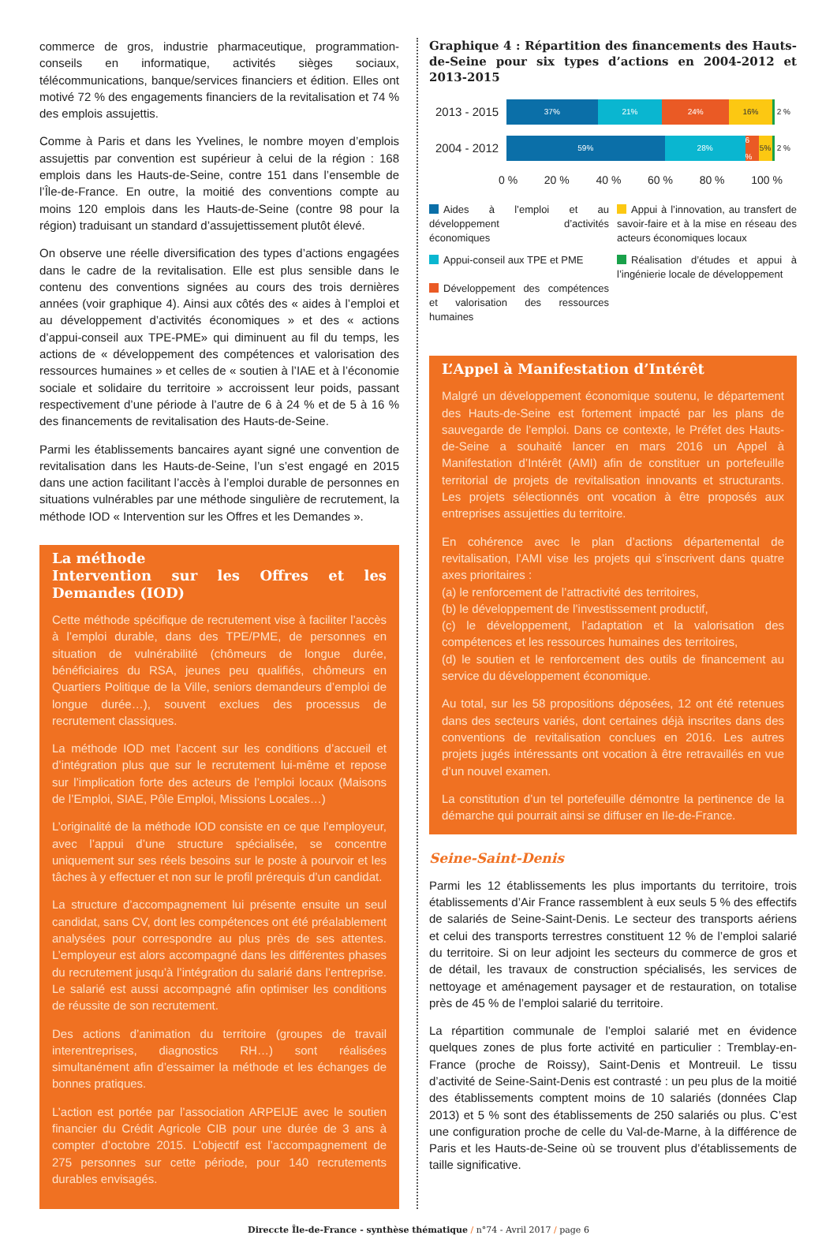commerce de gros, industrie pharmaceutique, programmation-conseils en informatique, activités sièges sociaux, télécommunications, banque/services financiers et édition. Elles ont motivé 72 % des engagements financiers de la revitalisation et 74 % des emplois assujettis.
Comme à Paris et dans les Yvelines, le nombre moyen d’emplois assujettis par convention est supérieur à celui de la région : 168 emplois dans les Hauts-de-Seine, contre 151 dans l’ensemble de l’Île-de-France. En outre, la moitié des conventions compte au moins 120 emplois dans les Hauts-de-Seine (contre 98 pour la région) traduisant un standard d’assujettissement plutôt élevé.
On observe une réelle diversification des types d’actions engagées dans le cadre de la revitalisation. Elle est plus sensible dans le contenu des conventions signées au cours des trois dernières années (voir graphique 4). Ainsi aux côtés des « aides à l’emploi et au développement d’activités économiques » et des « actions d’appui-conseil aux TPE-PME» qui diminuent au fil du temps, les actions de « développement des compétences et valorisation des ressources humaines » et celles de « soutien à l’IAE et à l’économie sociale et solidaire du territoire » accroissent leur poids, passant respectivement d’une période à l’autre de 6 à 24 % et de 5 à 16 % des financements de revitalisation des Hauts-de-Seine.
Parmi les établissements bancaires ayant signé une convention de revitalisation dans les Hauts-de-Seine, l’un s’est engagé en 2015 dans une action facilitant l’accès à l’emploi durable de personnes en situations vulnérables par une méthode singulière de recrutement, la méthode IOD « Intervention sur les Offres et les Demandes ».
La méthode
Intervention sur les Offres et les Demandes (IOD)
Cette méthode spécifique de recrutement vise à faciliter l’accès à l’emploi durable, dans des TPE/PME, de personnes en situation de vulnérabilité (chômeurs de longue durée, bénéficiaires du RSA, jeunes peu qualifiés, chômeurs en Quartiers Politique de la Ville, seniors demandeurs d’emploi de longue durée…), souvent exclues des processus de recrutement classiques.
La méthode IOD met l’accent sur les conditions d’accueil et d’intégration plus que sur le recrutement lui-même et repose sur l’implication forte des acteurs de l’emploi locaux (Maisons de l’Emploi, SIAE, Pôle Emploi, Missions Locales…)
L’originalité de la méthode IOD consiste en ce que l’employeur, avec l’appui d’une structure spécialisée, se concentre uniquement sur ses réels besoins sur le poste à pourvoir et les tâches à y effectuer et non sur le profil prérequis d’un candidat.
La structure d’accompagnement lui présente ensuite un seul candidat, sans CV, dont les compétences ont été préalablement analysées pour correspondre au plus près de ses attentes. L’employeur est alors accompagné dans les différentes phases du recrutement jusqu’à l’intégration du salarié dans l’entreprise. Le salarié est aussi accompagné afin optimiser les conditions de réussite de son recrutement.
Des actions d’animation du territoire (groupes de travail interentreprises, diagnostics RH…) sont réalisées simultanément afin d’essaimer la méthode et les échanges de bonnes pratiques.
L’action est portée par l’association ARPEIJE avec le soutien financier du Crédit Agricole CIB pour une durée de 3 ans à compter d’octobre 2015. L’objectif est l’accompagnement de 275 personnes sur cette période, pour 140 recrutements durables envisagés.
Graphique 4 : Répartition des financements des Hauts-de-Seine pour six types d’actions en 2004-2012 et 2013-2015
2013 - 2015
37% 21% 24% 16%
2 %
2004 - 2012
59% 28% 6 % 5%
2 %
0 % 20 % 40 % 60 % 80 % 100 %
Aides à l’emploi et au développement d’activités économiques
Appui à l’innovation, au transfert de savoir-faire et à la mise en réseau des acteurs économiques locaux
Appui-conseil aux TPE et PME
Développement des compétences et valorisation des ressources humaines
Réalisation d’études et appui à l’ingénierie locale de développement
L’Appel à Manifestation d’Intérêt
Malgré un développement économique soutenu, le département des Hauts-de-Seine est fortement impacté par les plans de sauvegarde de l’emploi. Dans ce contexte, le Préfet des Hauts-de-Seine a souhaité lancer en mars 2016 un Appel à Manifestation d’Intérêt (AMI) afin de constituer un portefeuille territorial de projets de revitalisation innovants et structurants. Les projets sélectionnés ont vocation à être proposés aux entreprises assujetties du territoire.
En cohérence avec le plan d’actions départemental de revitalisation, l’AMI vise les projets qui s’inscrivent dans quatre axes prioritaires :
(a) le renforcement de l’attractivité des territoires,
(b) le développement de l’investissement productif,
(c) le développement, l’adaptation et la valorisation des compétences et les ressources humaines des territoires,
(d) le soutien et le renforcement des outils de financement au service du développement économique.
Au total, sur les 58 propositions déposées, 12 ont été retenues dans des secteurs variés, dont certaines déjà inscrites dans des conventions de revitalisation conclues en 2016. Les autres projets jugés intéressants ont vocation à être retravaillés en vue d’un nouvel examen.
La constitution d’un tel portefeuille démontre la pertinence de la démarche qui pourrait ainsi se diffuser en Ile-de-France.
Seine-Saint-Denis
Parmi les 12 établissements les plus importants du territoire, trois établissements d’Air France rassemblent à eux seuls 5 % des effectifs de salariés de Seine-Saint-Denis. Le secteur des transports aériens et celui des transports terrestres constituent 12 % de l’emploi salarié du territoire. Si on leur adjoint les secteurs du commerce de gros et de détail, les travaux de construction spécialisés, les services de nettoyage et aménagement paysager et de restauration, on totalise près de 45 % de l’emploi salarié du territoire.
La répartition communale de l’emploi salarié met en évidence quelques zones de plus forte activité en particulier : Tremblay-en-France (proche de Roissy), Saint-Denis et Montreuil. Le tissu d’activité de Seine-Saint-Denis est contrasté : un peu plus de la moitié des établissements comptent moins de 10 salariés (données Clap 2013) et 5 % sont des établissements de 250 salariés ou plus. C’est une configuration proche de celle du Val-de-Marne, à la différence de Paris et les Hauts-de-Seine où se trouvent plus d’établissements de taille significative.
Direccte Île-de-France - synthèse thématique / n°74 - Avril 2017 / page 6